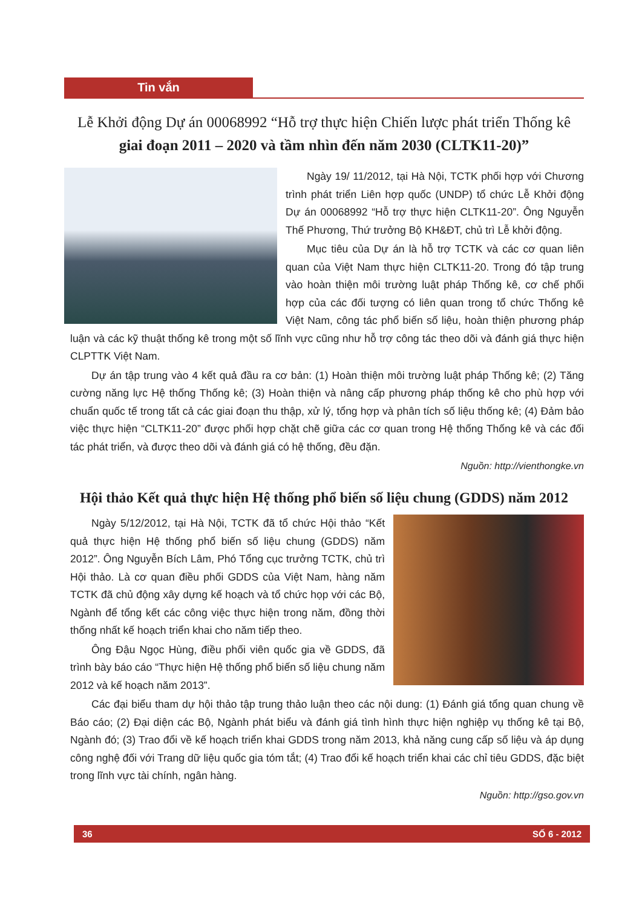Tin vắn
Lễ Khởi động Dự án 00068992 “Hỗ trợ thực hiện Chiến lược phát triển Thống kê
giai đoạn 2011 – 2020 và tầm nhìn đến năm 2030 (CLTK11-20)”
Ngày 19/ 11/2012, tại Hà Nội, TCTK phối hợp với Chương trình phát triển Liên hợp quốc (UNDP) tổ chức Lễ Khởi động Dự án 00068992 “Hỗ trợ thực hiện CLTK11-20”. Ông Nguyễn Thế Phương, Thứ trưởng Bộ KH&ĐT, chủ trì Lễ khởi động.
Mục tiêu của Dự án là hỗ trợ TCTK và các cơ quan liên quan của Việt Nam thực hiện CLTK11-20. Trong đó tập trung vào hoàn thiện môi trường luật pháp Thống kê, cơ chế phối hợp của các đối tượng có liên quan trong tổ chức Thống kê Việt Nam, công tác phổ biến số liệu, hoàn thiện phương pháp luận và các kỹ thuật thống kê trong một số lĩnh vực cũng như hỗ trợ công tác theo dõi và đánh giá thực hiện CLPTTK Việt Nam.
Dự án tập trung vào 4 kết quả đầu ra cơ bản: (1) Hoàn thiện môi trường luật pháp Thống kê; (2) Tăng cường năng lực Hệ thống Thống kê; (3) Hoàn thiện và nâng cấp phương pháp thống kê cho phù hợp với chuẩn quốc tế trong tất cả các giai đoạn thu thập, xử lý, tổng hợp và phân tích số liệu thống kê; (4) Đảm bảo việc thực hiện “CLTK11-20” được phối hợp chặt chẽ giữa các cơ quan trong Hệ thống Thống kê và các đối tác phát triển, và được theo dõi và đánh giá có hệ thống, đều đặn.
Nguồn: http://vienthongke.vn
Hội thảo Kết quả thực hiện Hệ thống phổ biến số liệu chung (GDDS) năm 2012
Ngày 5/12/2012, tại Hà Nội, TCTK đã tổ chức Hội thảo “Kết quả thực hiện Hệ thống phổ biến số liệu chung (GDDS) năm 2012”. Ông Nguyễn Bích Lâm, Phó Tổng cục trưởng TCTK, chủ trì Hội thảo. Là cơ quan điều phối GDDS của Việt Nam, hàng năm TCTK đã chủ động xây dựng kế hoạch và tổ chức họp với các Bộ, Ngành để tổng kết các công việc thực hiện trong năm, đồng thời thống nhất kế hoạch triển khai cho năm tiếp theo.
Ông Đậu Ngọc Hùng, điều phối viên quốc gia về GDDS, đã trình bày báo cáo “Thực hiện Hệ thống phổ biến số liệu chung năm 2012 và kế hoạch năm 2013”.
Các đại biểu tham dự hội thảo tập trung thảo luận theo các nội dung: (1) Đánh giá tổng quan chung về Báo cáo; (2) Đại diện các Bộ, Ngành phát biểu và đánh giá tình hình thực hiện nghiệp vụ thống kê tại Bộ, Ngành đó; (3) Trao đổi về kế hoạch triển khai GDDS trong năm 2013, khả năng cung cấp số liệu và áp dụng công nghệ đối với Trang dữ liệu quốc gia tóm tắt; (4) Trao đổi kế hoạch triển khai các chỉ tiêu GDDS, đặc biệt trong lĩnh vực tài chính, ngân hàng.
Nguồn: http://gso.gov.vn
36 SỐ 6 - 2012